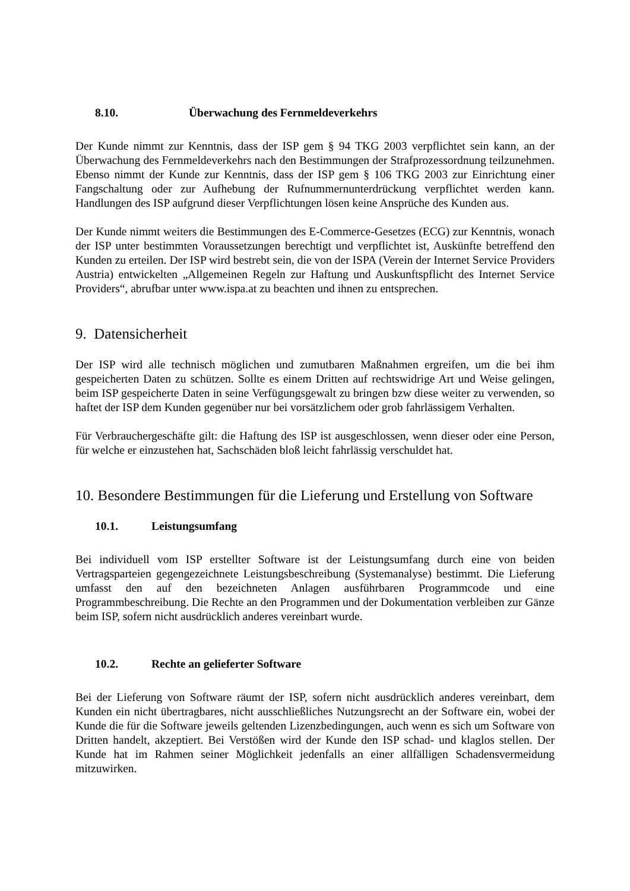8.10. Überwachung des Fernmeldeverkehrs
Der Kunde nimmt zur Kenntnis, dass der ISP gem § 94 TKG 2003 verpflichtet sein kann, an der Überwachung des Fernmeldeverkehrs nach den Bestimmungen der Strafprozessordnung teilzunehmen. Ebenso nimmt der Kunde zur Kenntnis, dass der ISP gem § 106 TKG 2003 zur Einrichtung einer Fangschaltung oder zur Aufhebung der Rufnummernunterdrückung verpflichtet werden kann. Handlungen des ISP aufgrund dieser Verpflichtungen lösen keine Ansprüche des Kunden aus.
Der Kunde nimmt weiters die Bestimmungen des E-Commerce-Gesetzes (ECG) zur Kenntnis, wonach der ISP unter bestimmten Voraussetzungen berechtigt und verpflichtet ist, Auskünfte betreffend den Kunden zu erteilen. Der ISP wird bestrebt sein, die von der ISPA (Verein der Internet Service Providers Austria) entwickelten „Allgemeinen Regeln zur Haftung und Auskunftspflicht des Internet Service Providers“, abrufbar unter www.ispa.at zu beachten und ihnen zu entsprechen.
9. Datensicherheit
Der ISP wird alle technisch möglichen und zumutbaren Maßnahmen ergreifen, um die bei ihm gespeicherten Daten zu schützen. Sollte es einem Dritten auf rechtswidrige Art und Weise gelingen, beim ISP gespeicherte Daten in seine Verfügungsgewalt zu bringen bzw diese weiter zu verwenden, so haftet der ISP dem Kunden gegenüber nur bei vorsätzlichem oder grob fahrlässigem Verhalten.
Für Verbrauchergeschäfte gilt: die Haftung des ISP ist ausgeschlossen, wenn dieser oder eine Person, für welche er einzustehen hat, Sachschäden bloß leicht fahrlässig verschuldet hat.
10. Besondere Bestimmungen für die Lieferung und Erstellung von Software
10.1. Leistungsumfang
Bei individuell vom ISP erstellter Software ist der Leistungsumfang durch eine von beiden Vertragsparteien gegengezeichnete Leistungsbeschreibung (Systemanalyse) bestimmt. Die Lieferung umfasst den auf den bezeichneten Anlagen ausführbaren Programmcode und eine Programmbeschreibung. Die Rechte an den Programmen und der Dokumentation verbleiben zur Gänze beim ISP, sofern nicht ausdrücklich anderes vereinbart wurde.
10.2. Rechte an gelieferter Software
Bei der Lieferung von Software räumt der ISP, sofern nicht ausdrücklich anderes vereinbart, dem Kunden ein nicht übertragbares, nicht ausschließliches Nutzungsrecht an der Software ein, wobei der Kunde die für die Software jeweils geltenden Lizenzbedingungen, auch wenn es sich um Software von Dritten handelt, akzeptiert. Bei Verstößen wird der Kunde den ISP schad- und klaglos stellen. Der Kunde hat im Rahmen seiner Möglichkeit jedenfalls an einer allfälligen Schadensvermeidung mitzuwirken.